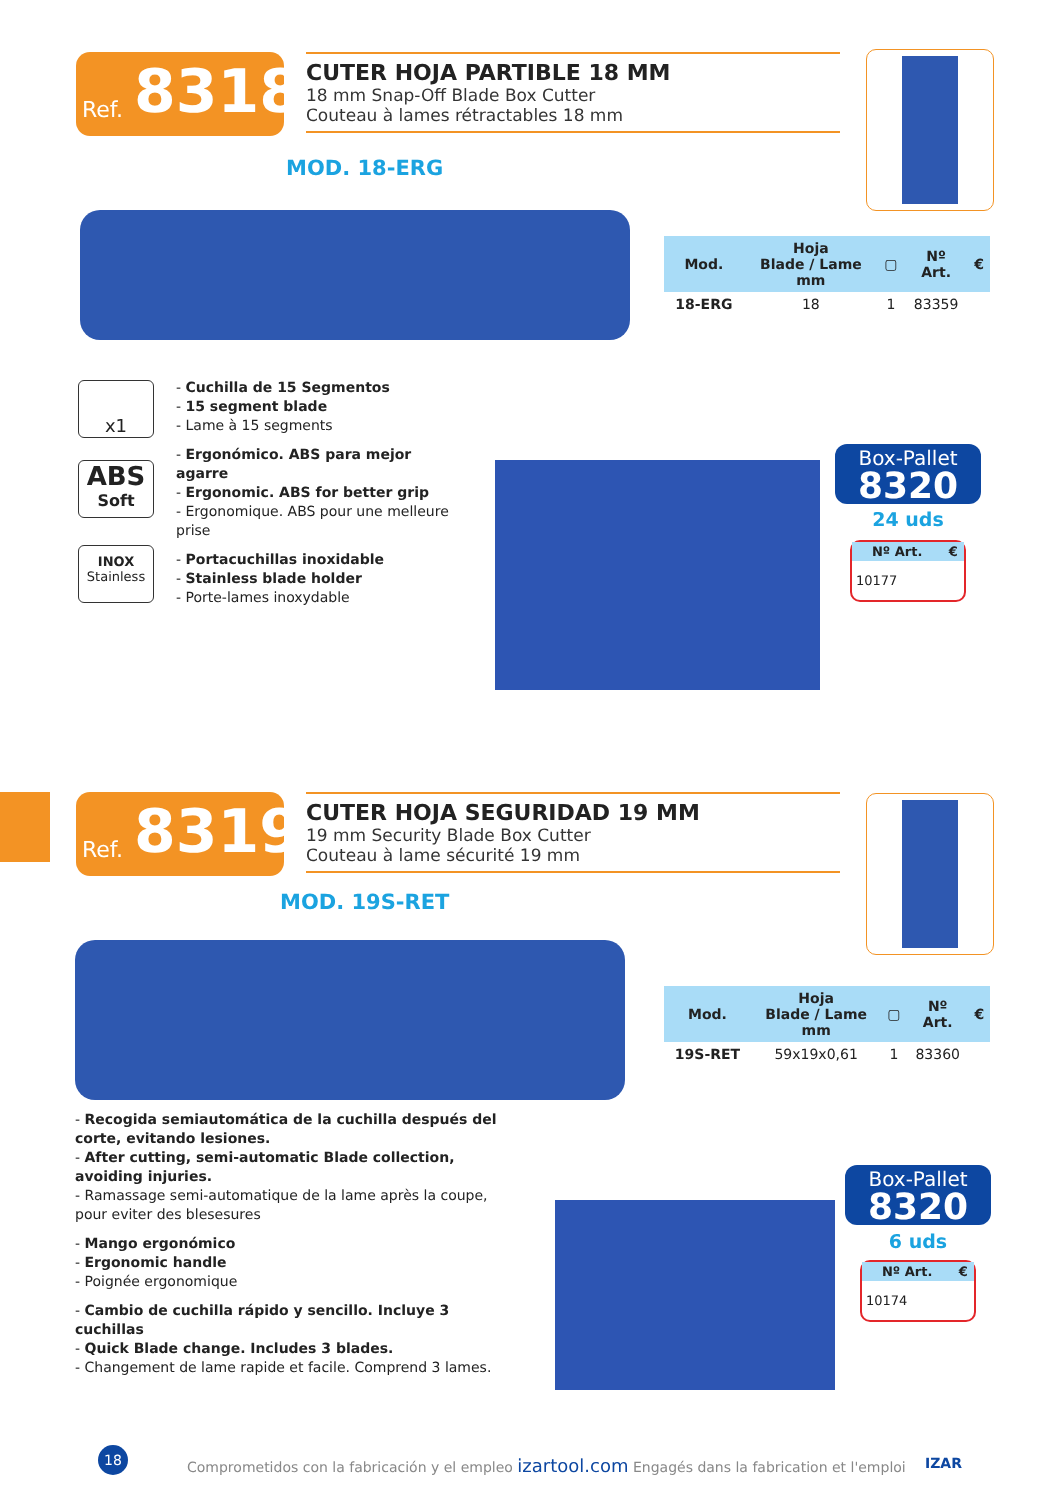Ref. 8318
CUTER HOJA PARTIBLE 18 MM
18 mm Snap-Off Blade Box Cutter
Couteau à lames rétractables 18 mm
MOD. 18-ERG
| Mod. | Hoja Blade / Lame mm | ▢ | Nº Art. | € |
| --- | --- | --- | --- | --- |
| 18-ERG | 18 | 1 | 83359 | |
x1
ABS
Soft
INOX
Stainless
- Cuchilla de 15 Segmentos
- 15 segment blade
- Lame à 15 segments
- Ergonómico. ABS para mejor agarre
- Ergonomic. ABS for better grip
- Ergonomique. ABS pour une melleure prise
- Portacuchillas inoxidable
- Stainless blade holder
- Porte-lames inoxydable
Box-Pallet
8320
24 uds
| Nº Art. | € |
| --- | --- |
| 10177 | |
Ref. 8319
CUTER HOJA SEGURIDAD 19 MM
19 mm Security Blade Box Cutter
Couteau à lame sécurité 19 mm
MOD. 19S-RET
| Mod. | Hoja Blade / Lame mm | ▢ | Nº Art. | € |
| --- | --- | --- | --- | --- |
| 19S-RET | 59x19x0,61 | 1 | 83360 | |
- Recogida semiautomática de la cuchilla después del corte, evitando lesiones.
- After cutting, semi-automatic Blade collection, avoiding injuries.
- Ramassage semi-automatique de la lame après la coupe, pour eviter des blesesures
- Mango ergonómico
- Ergonomic handle
- Poignée ergonomique
- Cambio de cuchilla rápido y sencillo. Incluye 3 cuchillas
- Quick Blade change. Includes 3 blades.
- Changement de lame rapide et facile. Comprend 3 lames.
Box-Pallet
8320
6 uds
| Nº Art. | € |
| --- | --- |
| 10174 | |
18
Comprometidos con la fabricación y el empleo izartool.com Engagés dans la fabrication et l'emploi IZAR